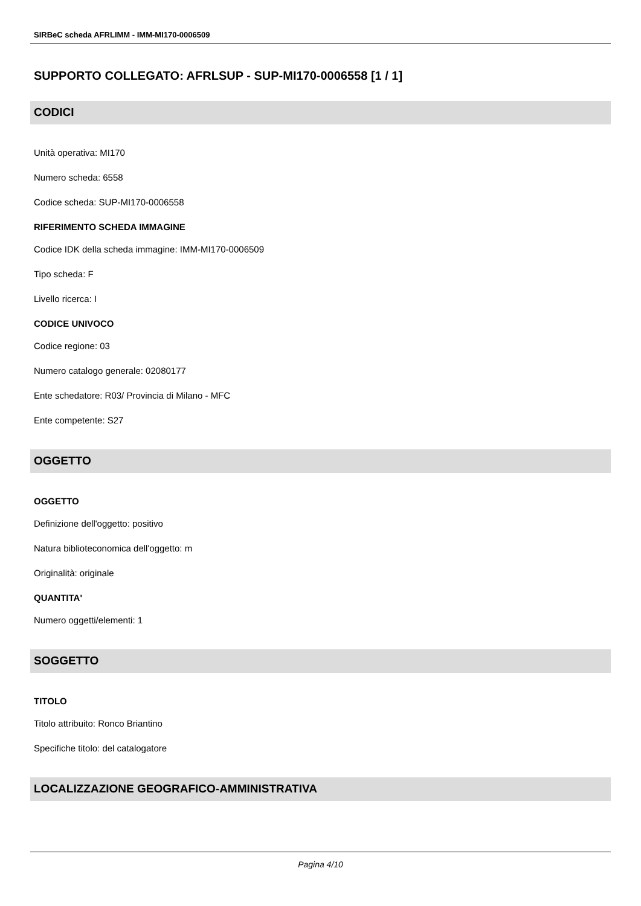SIRBeC scheda AFRLIMM - IMM-MI170-0006509
SUPPORTO COLLEGATO: AFRLSUP - SUP-MI170-0006558 [1 / 1]
CODICI
Unità operativa: MI170
Numero scheda: 6558
Codice scheda: SUP-MI170-0006558
RIFERIMENTO SCHEDA IMMAGINE
Codice IDK della scheda immagine: IMM-MI170-0006509
Tipo scheda: F
Livello ricerca: I
CODICE UNIVOCO
Codice regione: 03
Numero catalogo generale: 02080177
Ente schedatore: R03/ Provincia di Milano - MFC
Ente competente: S27
OGGETTO
OGGETTO
Definizione dell'oggetto: positivo
Natura biblioteconomica dell'oggetto: m
Originalità: originale
QUANTITA'
Numero oggetti/elementi: 1
SOGGETTO
TITOLO
Titolo attribuito: Ronco Briantino
Specifiche titolo: del catalogatore
LOCALIZZAZIONE GEOGRAFICO-AMMINISTRATIVA
Pagina 4/10